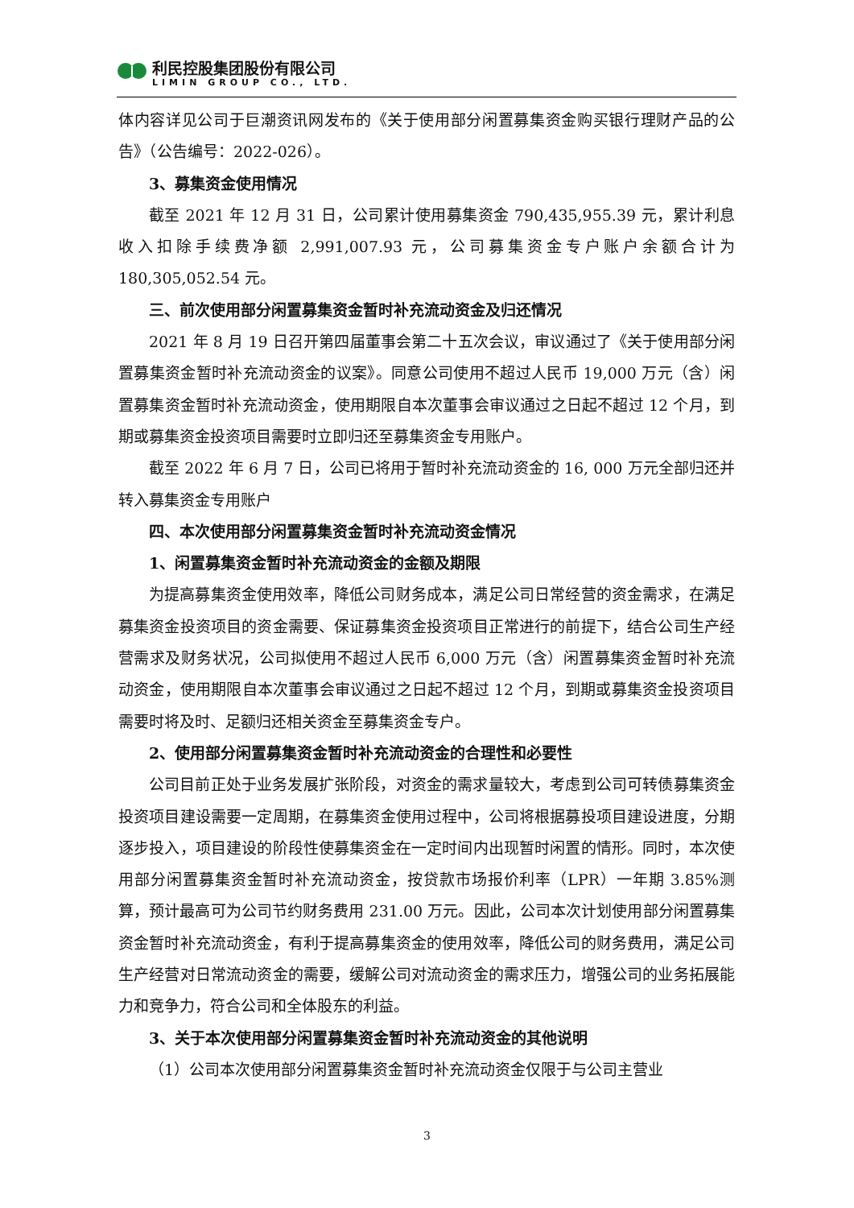利民控股集团股份有限公司
LIMIN GROUP CO., LTD.
体内容详见公司于巨潮资讯网发布的《关于使用部分闲置募集资金购买银行理财产品的公告》（公告编号：2022-026）。
3、募集资金使用情况
截至 2021 年 12 月 31 日，公司累计使用募集资金 790,435,955.39 元，累计利息收入扣除手续费净额 2,991,007.93 元，公司募集资金专户账户余额合计为 180,305,052.54 元。
三、前次使用部分闲置募集资金暂时补充流动资金及归还情况
2021 年 8 月 19 日召开第四届董事会第二十五次会议，审议通过了《关于使用部分闲置募集资金暂时补充流动资金的议案》。同意公司使用不超过人民币 19,000 万元（含）闲置募集资金暂时补充流动资金，使用期限自本次董事会审议通过之日起不超过 12 个月，到期或募集资金投资项目需要时立即归还至募集资金专用账户。
截至 2022 年 6 月 7 日，公司已将用于暂时补充流动资金的 16, 000 万元全部归还并转入募集资金专用账户
四、本次使用部分闲置募集资金暂时补充流动资金情况
1、闲置募集资金暂时补充流动资金的金额及期限
为提高募集资金使用效率，降低公司财务成本，满足公司日常经营的资金需求，在满足募集资金投资项目的资金需要、保证募集资金投资项目正常进行的前提下，结合公司生产经营需求及财务状况，公司拟使用不超过人民币 6,000 万元（含）闲置募集资金暂时补充流动资金，使用期限自本次董事会审议通过之日起不超过 12 个月，到期或募集资金投资项目需要时将及时、足额归还相关资金至募集资金专户。
2、使用部分闲置募集资金暂时补充流动资金的合理性和必要性
公司目前正处于业务发展扩张阶段，对资金的需求量较大，考虑到公司可转债募集资金投资项目建设需要一定周期，在募集资金使用过程中，公司将根据募投项目建设进度，分期逐步投入，项目建设的阶段性使募集资金在一定时间内出现暂时闲置的情形。同时，本次使用部分闲置募集资金暂时补充流动资金，按贷款市场报价利率（LPR）一年期 3.85%测算，预计最高可为公司节约财务费用 231.00 万元。因此，公司本次计划使用部分闲置募集资金暂时补充流动资金，有利于提高募集资金的使用效率，降低公司的财务费用，满足公司生产经营对日常流动资金的需要，缓解公司对流动资金的需求压力，增强公司的业务拓展能力和竞争力，符合公司和全体股东的利益。
3、关于本次使用部分闲置募集资金暂时补充流动资金的其他说明
（1）公司本次使用部分闲置募集资金暂时补充流动资金仅限于与公司主营业
3